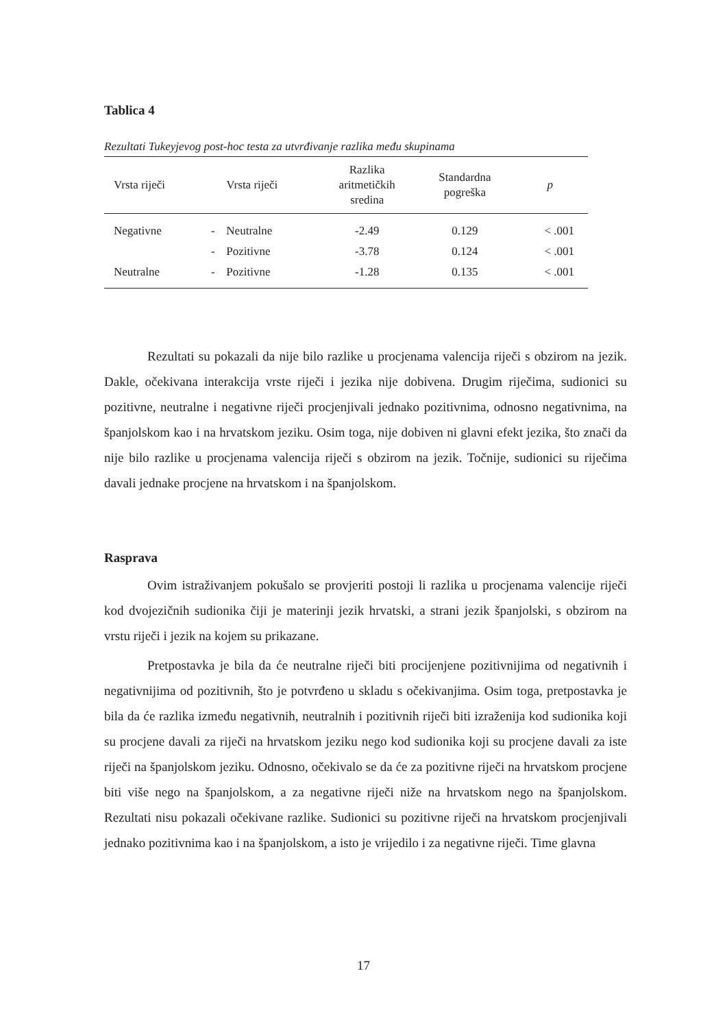Tablica 4
Rezultati Tukeyjevog post-hoc testa za utvrđivanje razlika među skupinama
| Vrsta riječi | | Vrsta riječi | Razlika aritmetičkih sredina | Standardna pogreška | p |
| --- | --- | --- | --- | --- | --- |
| Negativne | - | Neutralne | -2.49 | 0.129 | < .001 |
| | - | Pozitivne | -3.78 | 0.124 | < .001 |
| Neutralne | - | Pozitivne | -1.28 | 0.135 | < .001 |
Rezultati su pokazali da nije bilo razlike u procjenama valencija riječi s obzirom na jezik. Dakle, očekivana interakcija vrste riječi i jezika nije dobivena. Drugim riječima, sudionici su pozitivne, neutralne i negativne riječi procjenjivali jednako pozitivnima, odnosno negativnima, na španjolskom kao i na hrvatskom jeziku. Osim toga, nije dobiven ni glavni efekt jezika, što znači da nije bilo razlike u procjenama valencija riječi s obzirom na jezik. Točnije, sudionici su riječima davali jednake procjene na hrvatskom i na španjolskom.
Rasprava
Ovim istraživanjem pokušalo se provjeriti postoji li razlika u procjenama valencije riječi kod dvojezičnih sudionika čiji je materinji jezik hrvatski, a strani jezik španjolski, s obzirom na vrstu riječi i jezik na kojem su prikazane.
Pretpostavka je bila da će neutralne riječi biti procijenjene pozitivnijima od negativnih i negativnijima od pozitivnih, što je potvrđeno u skladu s očekivanjima. Osim toga, pretpostavka je bila da će razlika između negativnih, neutralnih i pozitivnih riječi biti izraženija kod sudionika koji su procjene davali za riječi na hrvatskom jeziku nego kod sudionika koji su procjene davali za iste riječi na španjolskom jeziku. Odnosno, očekivalo se da će za pozitivne riječi na hrvatskom procjene biti više nego na španjolskom, a za negativne riječi niže na hrvatskom nego na španjolskom. Rezultati nisu pokazali očekivane razlike. Sudionici su pozitivne riječi na hrvatskom procjenjivali jednako pozitivnima kao i na španjolskom, a isto je vrijedilo i za negativne riječi. Time glavna
17